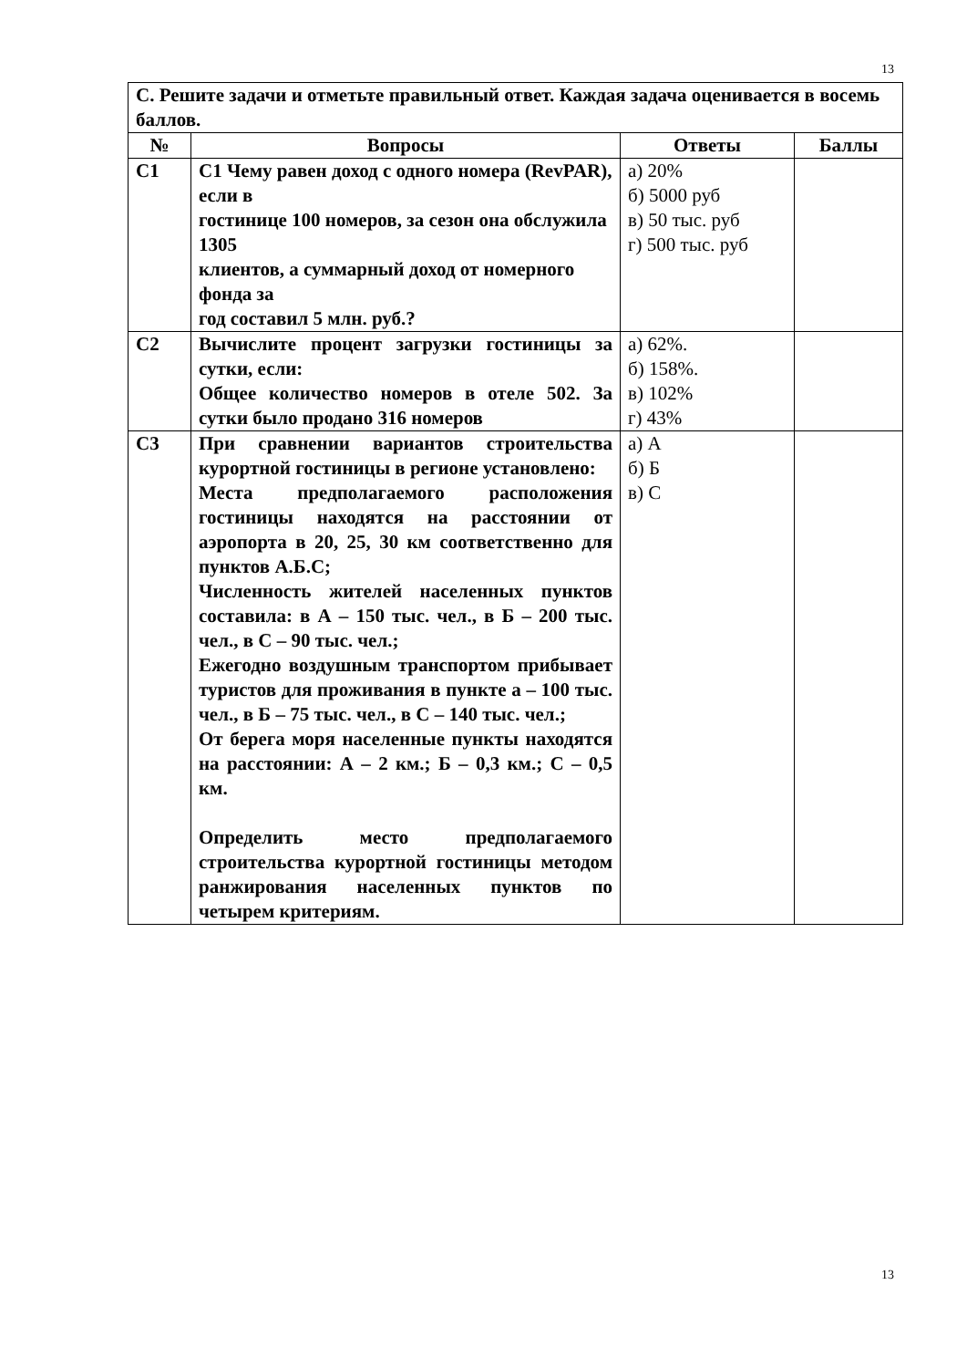13
| С. Решите задачи и отметьте правильный ответ. Каждая задача оценивается в восемь баллов. | | | |
| № | Вопросы | Ответы | Баллы |
| С1 | С1 Чему равен доход с одного номера (RevPAR), если в гостинице 100 номеров, за сезон она обслужила 1305 клиентов, а суммарный доход от номерного фонда за год составил 5 млн. руб.? | а) 20% б) 5000 руб в) 50 тыс. руб г) 500 тыс. руб | |
| С2 | Вычислите процент загрузки гостиницы за сутки, если: Общее количество номеров в отеле 502. За сутки было продано 316 номеров | а) 62%. б) 158%. в) 102% г) 43% | |
| С3 | При сравнении вариантов строительства курортной гостиницы в регионе установлено: Места предполагаемого расположения гостиницы находятся на расстоянии от аэропорта в 20, 25, 30 км соответственно для пунктов А.Б.С; Численность жителей населенных пунктов составила: в А – 150 тыс. чел., в Б – 200 тыс. чел., в С – 90 тыс. чел.; Ежегодно воздушным транспортом прибывает туристов для проживания в пункте а – 100 тыс. чел., в Б – 75 тыс. чел., в С – 140 тыс. чел.; От берега моря населенные пункты находятся на расстоянии: А – 2 км.; Б – 0,3 км.; С – 0,5 км. Определить место предполагаемого строительства курортной гостиницы методом ранжирования населенных пунктов по четырем критериям. | а) А б) Б в) С | |
13